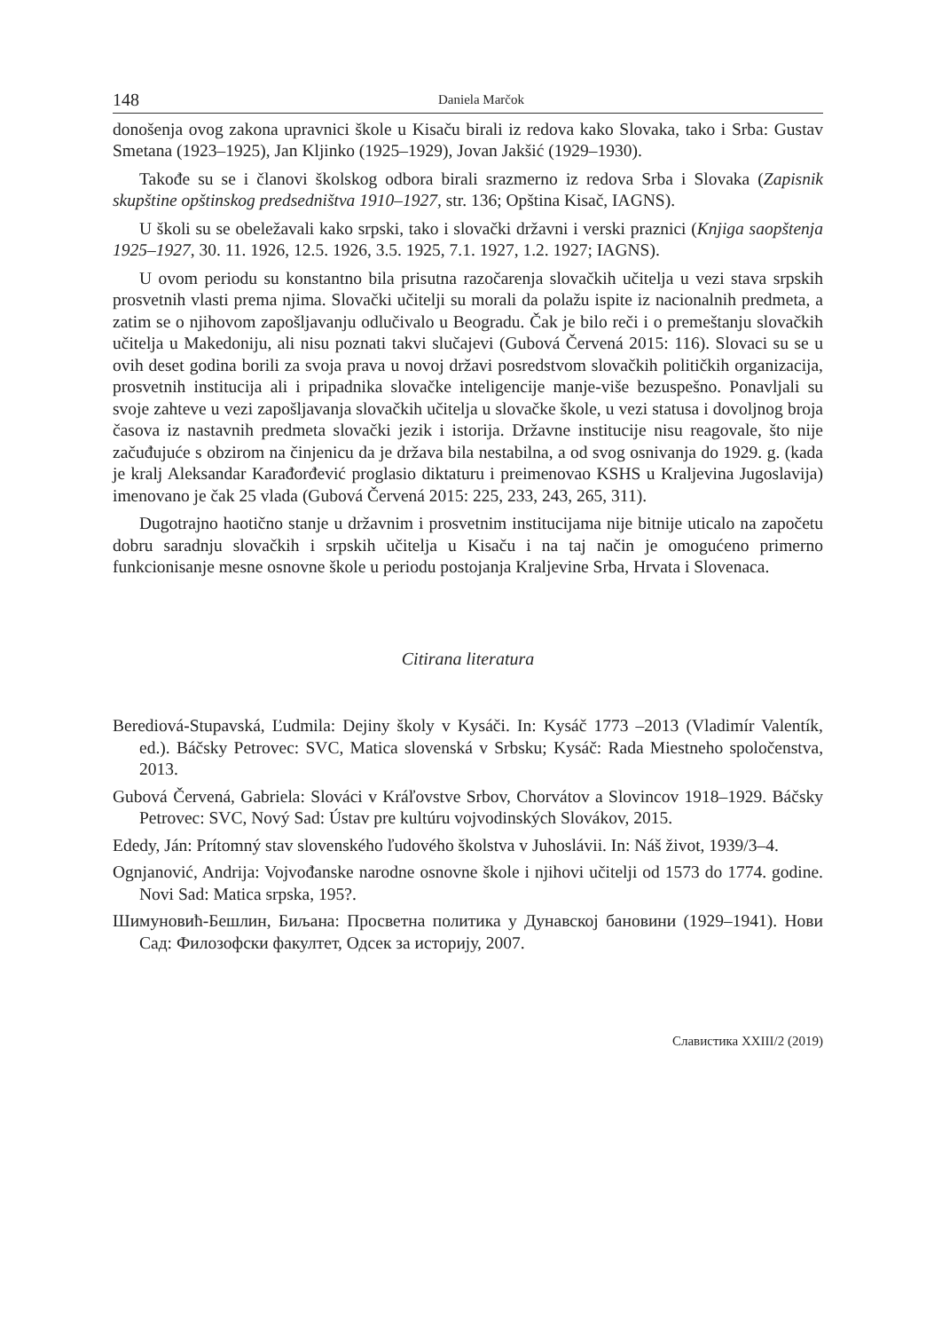148 Daniela Marčok
donošenja ovog zakona upravnici škole u Kisaču birali iz redova kako Slovaka, tako i Srba: Gustav Smetana (1923–1925), Jan Kljinko (1925–1929), Jovan Jakšić (1929–1930).
Takođe su se i članovi školskog odbora birali srazmerno iz redova Srba i Slovaka (Zapisnik skupštine opštinskog predsedništva 1910–1927, str. 136; Opština Kisač, IAGNS).
U školi su se obeležavali kako srpski, tako i slovački državni i verski praznici (Knjiga saopštenja 1925–1927, 30. 11. 1926, 12.5. 1926, 3.5. 1925, 7.1. 1927, 1.2. 1927; IAGNS).
U ovom periodu su konstantno bila prisutna razočarenja slovačkih učitelja u vezi stava srpskih prosvetnih vlasti prema njima. Slovački učitelji su morali da polažu ispite iz nacionalnih predmeta, a zatim se o njihovom zapošljavanju odlučivalo u Beogradu. Čak je bilo reči i o premeštanju slovačkih učitelja u Makedoniju, ali nisu poznati takvi slučajevi (Gubová Červená 2015: 116). Slovaci su se u ovih deset godina borili za svoja prava u novoj državi posredstvom slovačkih političkih organizacija, prosvetnih institucija ali i pripadnika slovačke inteligencije manje-više bezuspešno. Ponavljali su svoje zahteve u vezi zapošljavanja slovačkih učitelja u slovačke škole, u vezi statusa i dovoljnog broja časova iz nastavnih predmeta slovački jezik i istorija. Državne institucije nisu reagovale, što nije začuđujuće s obzirom na činjenicu da je država bila nestabilna, a od svog osnivanja do 1929. g. (kada je kralj Aleksandar Karađorđević proglasio diktaturu i preimenovao KSHS u Kraljevina Jugoslavija) imenovano je čak 25 vlada (Gubová Červená 2015: 225, 233, 243, 265, 311).
Dugotrajno haotično stanje u državnim i prosvetnim institucijama nije bitnije uticalo na započetu dobru saradnju slovačkih i srpskih učitelja u Kisaču i na taj način je omogućeno primerno funkcionisanje mesne osnovne škole u periodu postojanja Kraljevine Srba, Hrvata i Slovenaca.
Citirana literatura
Berediová-Stupavská, Ľudmila: Dejiny školy v Kysáči. In: Kysáč 1773 –2013 (Vladimír Valentík, ed.). Báčsky Petrovec: SVC, Matica slovenská v Srbsku; Kysáč: Rada Miestneho spoločenstva, 2013.
Gubová Červená, Gabriela: Slováci v Kráľovstve Srbov, Chorvátov a Slovincov 1918–1929. Báčsky Petrovec: SVC, Nový Sad: Ústav pre kultúru vojvodinských Slovákov, 2015.
Ededy, Ján: Prítomný stav slovenského ľudového školstva v Juhoslávii. In: Náš život, 1939/3–4.
Ognjanović, Andrija: Vojvođanske narodne osnovne škole i njihovi učitelji od 1573 do 1774. godine. Novi Sad: Matica srpska, 195?.
Шимуновић-Бешлин, Биљана: Просветна политика у Дунавској бановини (1929–1941). Нови Сад: Филозофски факултет, Одсек за историју, 2007.
Славистика XXIII/2 (2019)